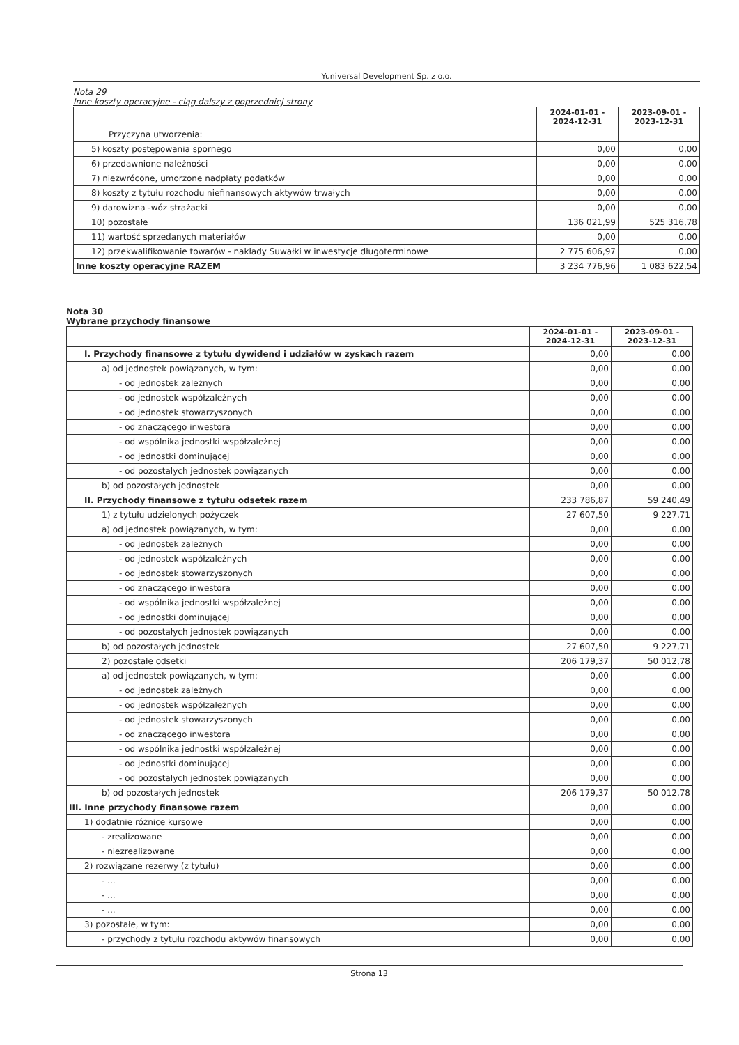Yuniversal Development Sp. z o.o.
Nota 29
Inne koszty operacyjne - ciąg dalszy z poprzedniej strony
| | 2024-01-01 - 2024-12-31 | 2023-09-01 - 2023-12-31 |
| --- | --- | --- |
| Przyczyna utworzenia: | | |
| 5) koszty postępowania spornego | 0,00 | 0,00 |
| 6) przedawnione należności | 0,00 | 0,00 |
| 7) niezwrócone, umorzone nadpłaty podatków | 0,00 | 0,00 |
| 8) koszty z tytułu rozchodu niefinansowych aktywów trwałych | 0,00 | 0,00 |
| 9) darowizna -wóz strażacki | 0,00 | 0,00 |
| 10) pozostałe | 136 021,99 | 525 316,78 |
| 11) wartość sprzedanych materiałów | 0,00 | 0,00 |
| 12) przekwalifikowanie towarów - nakłady Suwałki w inwestycje długoterminowe | 2 775 606,97 | 0,00 |
| Inne koszty operacyjne RAZEM | 3 234 776,96 | 1 083 622,54 |
Nota 30
Wybrane przychody finansowe
| | 2024-01-01 - 2024-12-31 | 2023-09-01 - 2023-12-31 |
| --- | --- | --- |
| I. Przychody finansowe z tytułu dywidend i udziałów w zyskach razem | 0,00 | 0,00 |
| a) od jednostek powiązanych, w tym: | 0,00 | 0,00 |
| - od jednostek zależnych | 0,00 | 0,00 |
| - od jednostek współzależnych | 0,00 | 0,00 |
| - od jednostek stowarzyszonych | 0,00 | 0,00 |
| - od znaczącego inwestora | 0,00 | 0,00 |
| - od wspólnika jednostki współzależnej | 0,00 | 0,00 |
| - od jednostki dominującej | 0,00 | 0,00 |
| - od pozostałych jednostek powiązanych | 0,00 | 0,00 |
| b) od pozostałych jednostek | 0,00 | 0,00 |
| II. Przychody finansowe z tytułu odsetek razem | 233 786,87 | 59 240,49 |
| 1) z tytułu udzielonych pożyczek | 27 607,50 | 9 227,71 |
| a) od jednostek powiązanych, w tym: | 0,00 | 0,00 |
| - od jednostek zależnych | 0,00 | 0,00 |
| - od jednostek współzależnych | 0,00 | 0,00 |
| - od jednostek stowarzyszonych | 0,00 | 0,00 |
| - od znaczącego inwestora | 0,00 | 0,00 |
| - od wspólnika jednostki współzależnej | 0,00 | 0,00 |
| - od jednostki dominującej | 0,00 | 0,00 |
| - od pozostałych jednostek powiązanych | 0,00 | 0,00 |
| b) od pozostałych jednostek | 27 607,50 | 9 227,71 |
| 2) pozostałe odsetki | 206 179,37 | 50 012,78 |
| a) od jednostek powiązanych, w tym: | 0,00 | 0,00 |
| - od jednostek zależnych | 0,00 | 0,00 |
| - od jednostek współzależnych | 0,00 | 0,00 |
| - od jednostek stowarzyszonych | 0,00 | 0,00 |
| - od znaczącego inwestora | 0,00 | 0,00 |
| - od wspólnika jednostki współzależnej | 0,00 | 0,00 |
| - od jednostki dominującej | 0,00 | 0,00 |
| - od pozostałych jednostek powiązanych | 0,00 | 0,00 |
| b) od pozostałych jednostek | 206 179,37 | 50 012,78 |
| III. Inne przychody finansowe razem | 0,00 | 0,00 |
| 1) dodatnie różnice kursowe | 0,00 | 0,00 |
| - zrealizowane | 0,00 | 0,00 |
| - niezrealizowane | 0,00 | 0,00 |
| 2) rozwiązane rezerwy (z tytułu) | 0,00 | 0,00 |
| - ... | 0,00 | 0,00 |
| - ... | 0,00 | 0,00 |
| - ... | 0,00 | 0,00 |
| 3) pozostałe, w tym: | 0,00 | 0,00 |
| - przychody z tytułu rozchodu aktywów finansowych | 0,00 | 0,00 |
Strona 13